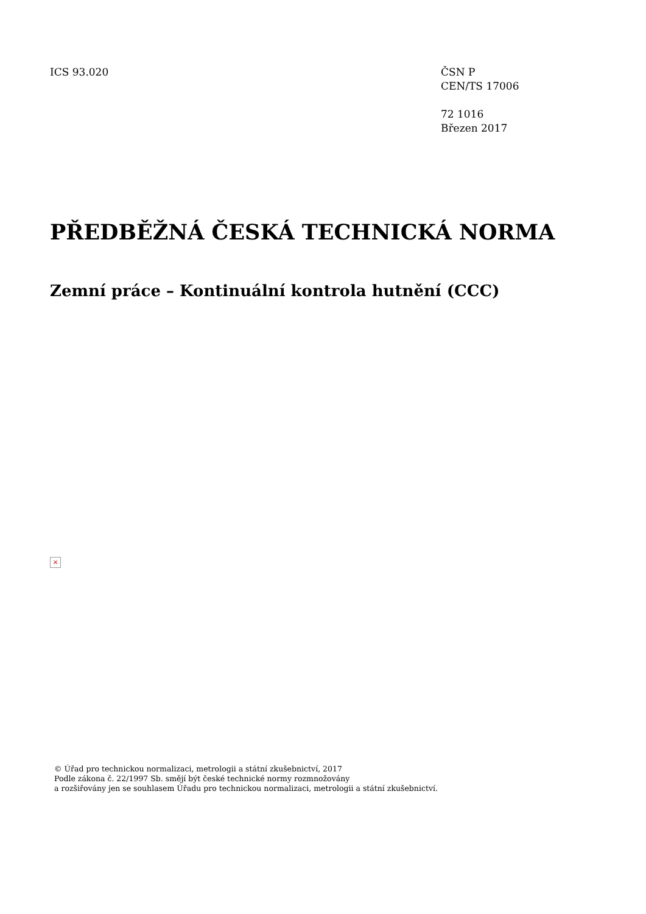ICS 93.020 ČSN P
CEN/TS 17006
72 1016
Březen 2017
PŘEDBĚŽNÁ ČESKÁ TECHNICKÁ NORMA
Zemní práce – Kontinuální kontrola hutnění (CCC)
×
© Úřad pro technickou normalizaci, metrologii a státní zkušebnictví, 2017
Podle zákona č. 22/1997 Sb. smějí být české technické normy rozmnožovány
a rozšiřovány jen se souhlasem Úřadu pro technickou normalizaci, metrologii a státní zkušebnictví.